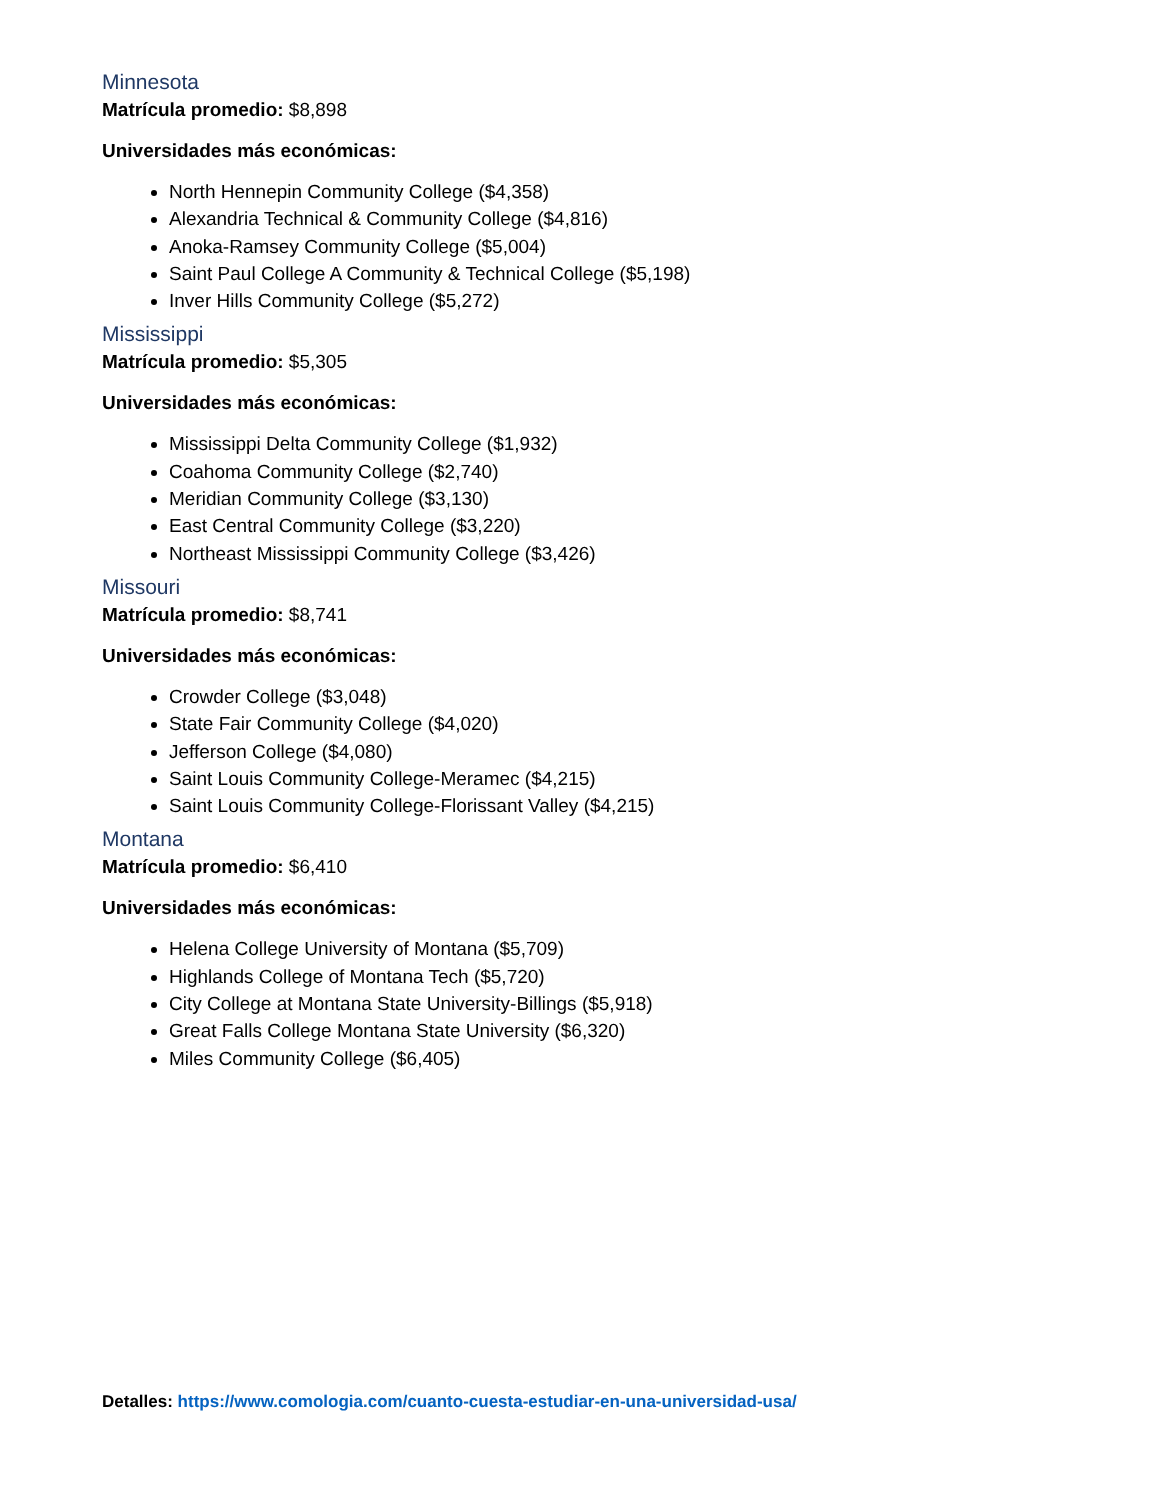Minnesota
Matrícula promedio: $8,898
Universidades más económicas:
North Hennepin Community College ($4,358)
Alexandria Technical & Community College ($4,816)
Anoka-Ramsey Community College ($5,004)
Saint Paul College A Community & Technical College ($5,198)
Inver Hills Community College ($5,272)
Mississippi
Matrícula promedio: $5,305
Universidades más económicas:
Mississippi Delta Community College ($1,932)
Coahoma Community College ($2,740)
Meridian Community College ($3,130)
East Central Community College ($3,220)
Northeast Mississippi Community College ($3,426)
Missouri
Matrícula promedio: $8,741
Universidades más económicas:
Crowder College ($3,048)
State Fair Community College ($4,020)
Jefferson College ($4,080)
Saint Louis Community College-Meramec ($4,215)
Saint Louis Community College-Florissant Valley ($4,215)
Montana
Matrícula promedio: $6,410
Universidades más económicas:
Helena College University of Montana ($5,709)
Highlands College of Montana Tech ($5,720)
City College at Montana State University-Billings ($5,918)
Great Falls College Montana State University ($6,320)
Miles Community College ($6,405)
Detalles: https://www.comologia.com/cuanto-cuesta-estudiar-en-una-universidad-usa/